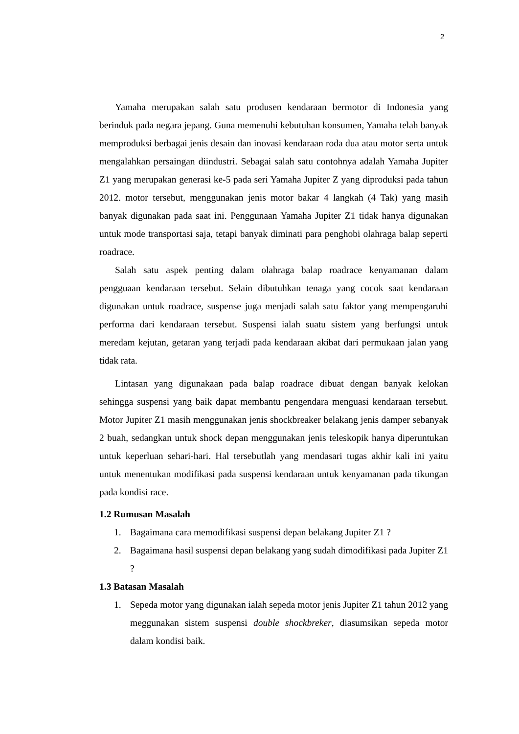2
Yamaha merupakan salah satu produsen kendaraan bermotor di Indonesia yang berinduk pada negara jepang. Guna memenuhi kebutuhan konsumen, Yamaha telah banyak memproduksi berbagai jenis desain dan inovasi kendaraan roda dua atau motor serta untuk mengalahkan persaingan diindustri. Sebagai salah satu contohnya adalah Yamaha Jupiter Z1 yang merupakan generasi ke-5 pada seri Yamaha Jupiter Z yang diproduksi pada tahun 2012. motor tersebut, menggunakan jenis motor bakar 4 langkah (4 Tak) yang masih banyak digunakan pada saat ini. Penggunaan Yamaha Jupiter Z1 tidak hanya digunakan untuk mode transportasi saja, tetapi banyak diminati para penghobi olahraga balap seperti roadrace.
Salah satu aspek penting dalam olahraga balap roadrace kenyamanan dalam pengguaan kendaraan tersebut. Selain dibutuhkan tenaga yang cocok saat kendaraan digunakan untuk roadrace, suspense juga menjadi salah satu faktor yang mempengaruhi performa dari kendaraan tersebut. Suspensi ialah suatu sistem yang berfungsi untuk meredam kejutan, getaran yang terjadi pada kendaraan akibat dari permukaan jalan yang tidak rata.
Lintasan yang digunakaan pada balap roadrace dibuat dengan banyak kelokan sehingga suspensi yang baik dapat membantu pengendara menguasi kendaraan tersebut. Motor Jupiter Z1 masih menggunakan jenis shockbreaker belakang jenis damper sebanyak 2 buah, sedangkan untuk shock depan menggunakan jenis teleskopik hanya diperuntukan untuk keperluan sehari-hari. Hal tersebutlah yang mendasari tugas akhir kali ini yaitu untuk menentukan modifikasi pada suspensi kendaraan untuk kenyamanan pada tikungan pada kondisi race.
1.2 Rumusan Masalah
1. Bagaimana cara memodifikasi suspensi depan belakang Jupiter Z1 ?
2. Bagaimana hasil suspensi depan belakang yang sudah dimodifikasi pada Jupiter Z1 ?
1.3 Batasan Masalah
1. Sepeda motor yang digunakan ialah sepeda motor jenis Jupiter Z1 tahun 2012 yang meggunakan sistem suspensi double shockbreker, diasumsikan sepeda motor dalam kondisi baik.